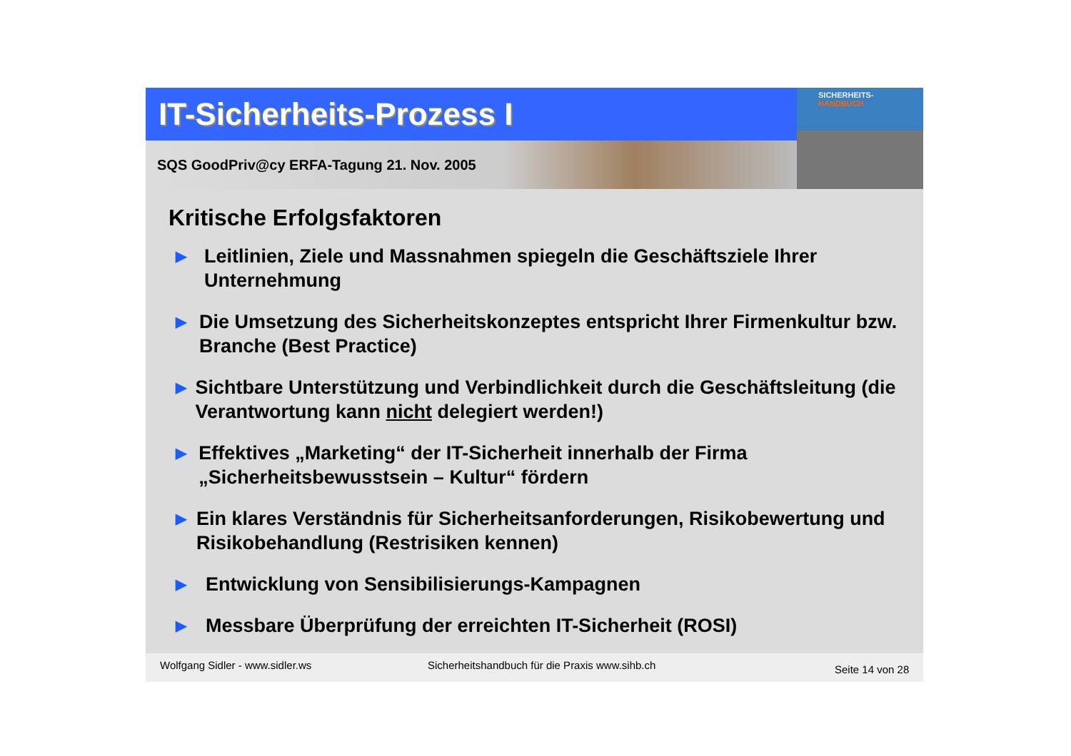IT-Sicherheits-Prozess I
SQS GoodPriv@cy ERFA-Tagung 21. Nov. 2005
SICHERHEITS-
HANDBUCH
Kritische Erfolgsfaktoren
▶ Leitlinien, Ziele und Massnahmen spiegeln die Geschäftsziele Ihrer Unternehmung
▶ Die Umsetzung des Sicherheitskonzeptes entspricht Ihrer Firmenkultur bzw. Branche (Best Practice)
▶ Sichtbare Unterstützung und Verbindlichkeit durch die Geschäftsleitung (die Verantwortung kann nicht delegiert werden!)
▶ Effektives „Marketing“ der IT-Sicherheit innerhalb der Firma „Sicherheitsbewusstsein – Kultur“ fördern
▶ Ein klares Verständnis für Sicherheitsanforderungen, Risikobewertung und Risikobehandlung (Restrisiken kennen)
▶ Entwicklung von Sensibilisierungs-Kampagnen
▶ Messbare Überprüfung der erreichten IT-Sicherheit (ROSI)
Wolfgang Sidler - www.sidler.ws Sicherheitshandbuch für die Praxis www.sihb.ch Seite 14 von 28